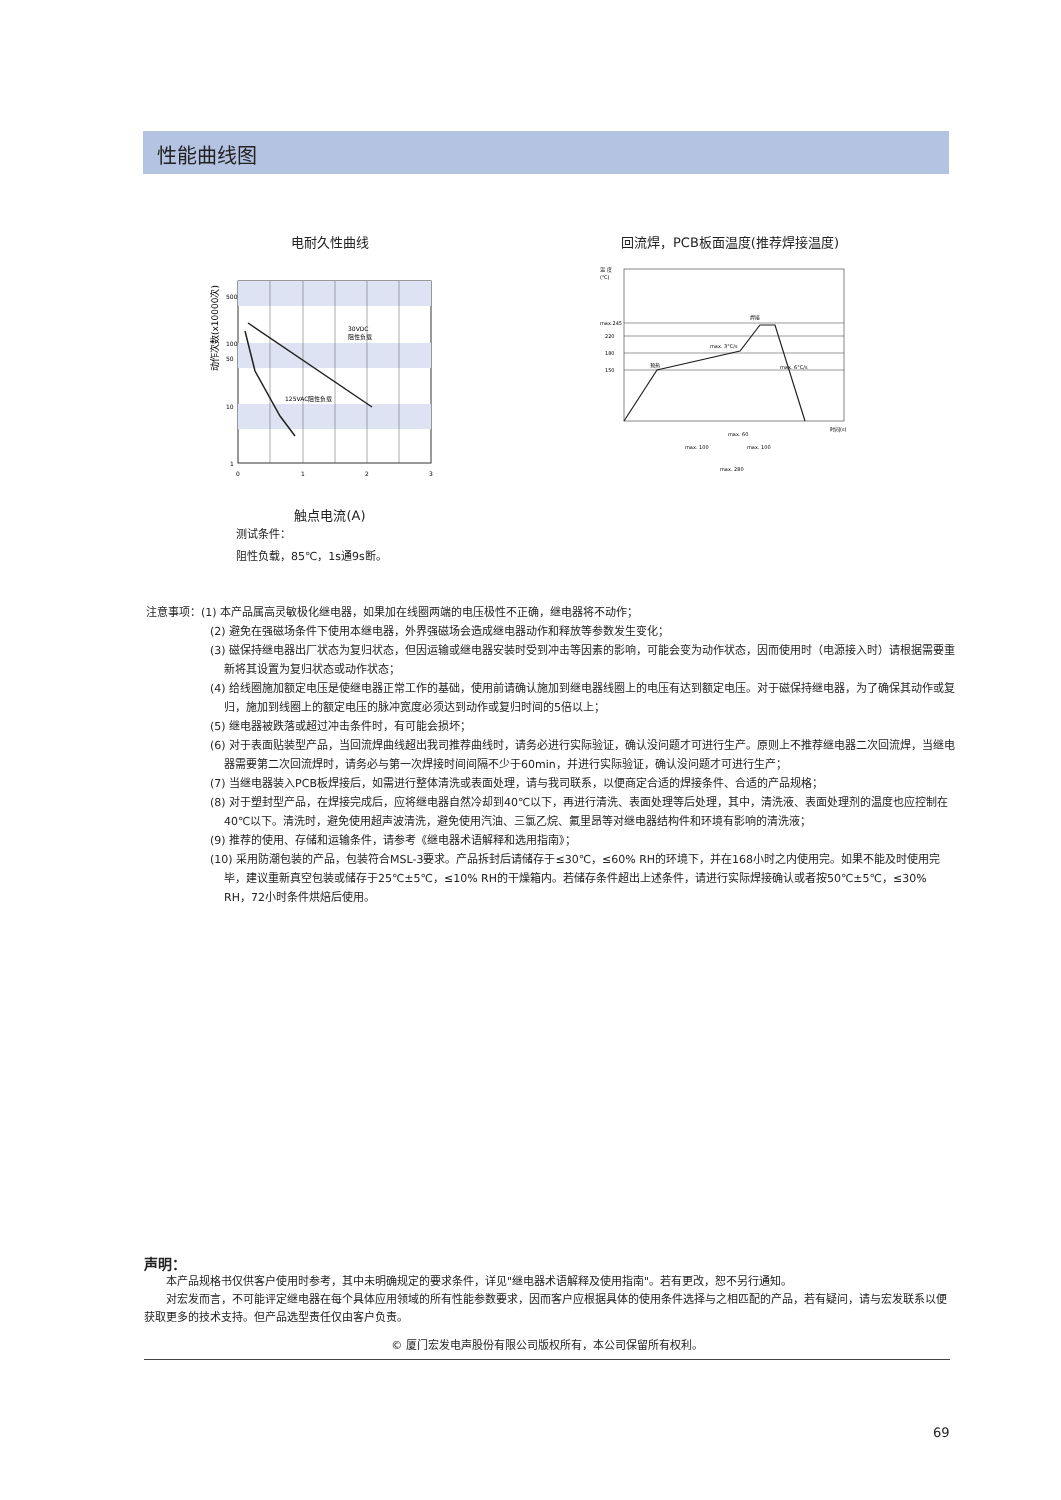性能曲线图
电耐久性曲线
动作次数(x10000次)
500
100
50
10
1
0
1
2
3
30VDC
阻性负载
125VAC阻性负载
触点电流(A)
测试条件：
阻性负载，85℃，1s通9s断。
回流焊，PCB板面温度(推荐焊接温度)
温 度
(℃)
max.245
220
180
150
预热
max. 3°C/s
焊接
max. 6°C/s
时间(s)
max. 60
max. 100
max. 100
max. 280
注意事项：(1) 本产品属高灵敏极化继电器，如果加在线圈两端的电压极性不正确，继电器将不动作；
(2) 避免在强磁场条件下使用本继电器，外界强磁场会造成继电器动作和释放等参数发生变化；
(3) 磁保持继电器出厂状态为复归状态，但因运输或继电器安装时受到冲击等因素的影响，可能会变为动作状态，因而使用时（电源接入时）请根据需要重新将其设置为复归状态或动作状态；
(4) 给线圈施加额定电压是使继电器正常工作的基础，使用前请确认施加到继电器线圈上的电压有达到额定电压。对于磁保持继电器，为了确保其动作或复归，施加到线圈上的额定电压的脉冲宽度必须达到动作或复归时间的5倍以上；
(5) 继电器被跌落或超过冲击条件时，有可能会损坏；
(6) 对于表面贴装型产品，当回流焊曲线超出我司推荐曲线时，请务必进行实际验证，确认没问题才可进行生产。原则上不推荐继电器二次回流焊，当继电器需要第二次回流焊时，请务必与第一次焊接时间间隔不少于60min，并进行实际验证，确认没问题才可进行生产；
(7) 当继电器装入PCB板焊接后，如需进行整体清洗或表面处理，请与我司联系，以便商定合适的焊接条件、合适的产品规格；
(8) 对于塑封型产品，在焊接完成后，应将继电器自然冷却到40℃以下，再进行清洗、表面处理等后处理，其中，清洗液、表面处理剂的温度也应控制在40℃以下。清洗时，避免使用超声波清洗，避免使用汽油、三氯乙烷、氟里昂等对继电器结构件和环境有影响的清洗液；
(9) 推荐的使用、存储和运输条件，请参考《继电器术语解释和选用指南》；
(10) 采用防潮包装的产品，包装符合MSL-3要求。产品拆封后请储存于≤30℃，≤60% RH的环境下，并在168小时之内使用完。如果不能及时使用完毕，建议重新真空包装或储存于25℃±5℃，≤10% RH的干燥箱内。若储存条件超出上述条件，请进行实际焊接确认或者按50℃±5℃，≤30% RH，72小时条件烘焙后使用。
声明：
　　本产品规格书仅供客户使用时参考，其中未明确规定的要求条件，详见"继电器术语解释及使用指南"。若有更改，恕不另行通知。
　　对宏发而言，不可能评定继电器在每个具体应用领域的所有性能参数要求，因而客户应根据具体的使用条件选择与之相匹配的产品，若有疑问，请与宏发联系以便获取更多的技术支持。但产品选型责任仅由客户负责。
© 厦门宏发电声股份有限公司版权所有，本公司保留所有权利。
69